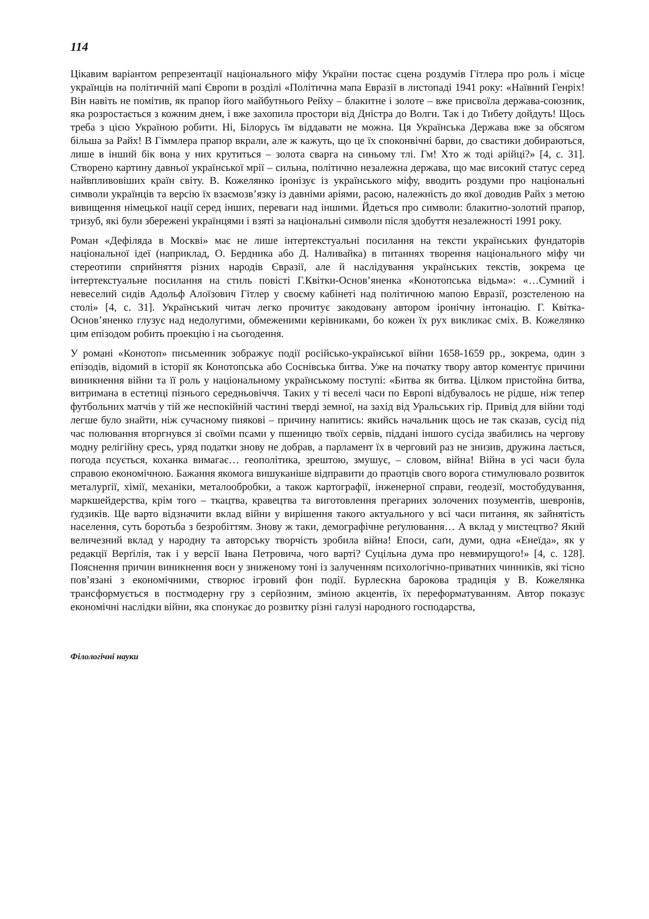114
Цікавим варіантом репрезентації національного міфу України постає сцена роздумів Гітлера про роль і місце українців на політичній мапі Європи в розділі «Політична мапа Евразії в листопаді 1941 року: «Наївний Генріх! Він навіть не помітив, як прапор його майбутнього Рейху – блакитне і золоте – вже присвоїла держава-союзник, яка розростається з кожним днем, і вже захопила простори від Дністра до Волги. Так і до Тибету дойдуть! Щось треба з цією Україною робити. Ні, Білорусь їм віддавати не можна. Ця Українська Держава вже за обсягом більша за Райх! В Гіммлера прапор вкрали, але ж кажуть, що це їх споконвічні барви, до свастики добираються, лише в інший бік вона у них крутиться – золота сварга на синьому тлі. Гм! Хто ж тоді арійці?» [4, с. 31]. Створено картину давньої української мрії – сильна, політично незалежна держава, що має високий статус серед найвпливовіших країн світу. В. Кожелянко іронізує із українського міфу, вводить роздуми про національні символи українців та версію їх взаємозв’язку із давніми аріями, расою, належність до якої доводив Райх з метою вивищення німецької нації серед інших, переваги над іншими. Йдеться про символи: блакитно-золотий прапор, тризуб, які були збережені українцями і взяті за національні символи після здобуття незалежності 1991 року.
Роман «Дефіляда в Москві» має не лише інтертекстуальні посилання на тексти українських фундаторів національної ідеї (наприклад, О. Бердника або Д. Наливайка) в питаннях творення національного міфу чи стереотипи сприйняття різних народів Євразії, але й наслідування українських текстів, зокрема це інтертекстуальне посилання на стиль повісті Г.Квітки-Основ’яненка «Конотопська відьма»: «…Сумний і невеселий сидів Адольф Алоїзович Гітлер у своєму кабінеті над політичною мапою Евразії, розстеленою на столі» [4, с. 31]. Український читач легко прочитує закодовану автором іронічну інтонацію. Г. Квітка-Основ’яненко глузує над недолугими, обмеженими керівниками, бо кожен їх рух викликає сміх. В. Кожелянко цим епізодом робить проекцію і на сьогодення.
У романі «Конотоп» письменник зображує події російсько-української війни 1658-1659 рр., зокрема, один з епізодів, відомий в історії як Конотопська або Соснівська битва. Уже на початку твору автор коментує причини виникнення війни та її роль у національному українському поступі: «Битва як битва. Цілком пристойна битва, витримана в естетиці пізнього середньовіччя. Таких у ті веселі часи по Европі відбувалось не рідше, ніж тепер футбольних матчів у тій же неспокійній частині тверді земної, на захід від Уральських гір. Привід для війни тоді легше було знайти, ніж сучасному пиякові – причину напитись: якийсь начальник щось не так сказав, сусід під час полювання вторгнувся зі своїми псами у пшеницю твоїх сервів, піддані іншого сусіда звабились на чергову модну релігійну єресь, уряд податки знову не добрав, а парламент їх в черговий раз не знизив, дружина лається, погода псується, коханка вимагає… геополітика, зрештою, змушує, – словом, війна! Війна в усі часи була справою економічною. Бажання якомога вишуканіше відправити до праотців свого ворога стимулювало розвиток металурґії, хімії, механіки, металообробки, а також картографії, інженерної справи, геодезії, мостобудування, маркшейдерства, крім того – ткацтва, кравецтва та виготовлення прегарних золочених позументів, шевронів, ґудзиків. Ще варто відзначити вклад війни у вирішення такого актуального у всі часи питання, як зайнятість населення, суть боротьба з безробіттям. Знову ж таки, демографічне реґулювання… А вклад у мистецтво? Який величезний вклад у народну та авторську творчість зробила війна! Епоси, саґи, думи, одна «Енеїда», як у редакції Верґілія, так і у версії Івана Петровича, чого варті? Суцільна дума про невмирущого!» [4, с. 128]. Пояснення причин виникнення воєн у зниженому тоні із залученням психологічно-приватних чинників, які тісно пов’язані з економічними, створює ігровий фон події. Бурлескна барокова традиція у В. Кожелянка трансформується в постмодерну гру з серйозним, зміною акцентів, їх переформатуванням. Автор показує економічні наслідки війни, яка спонукає до розвитку різні галузі народного господарства,
Філологічні науки